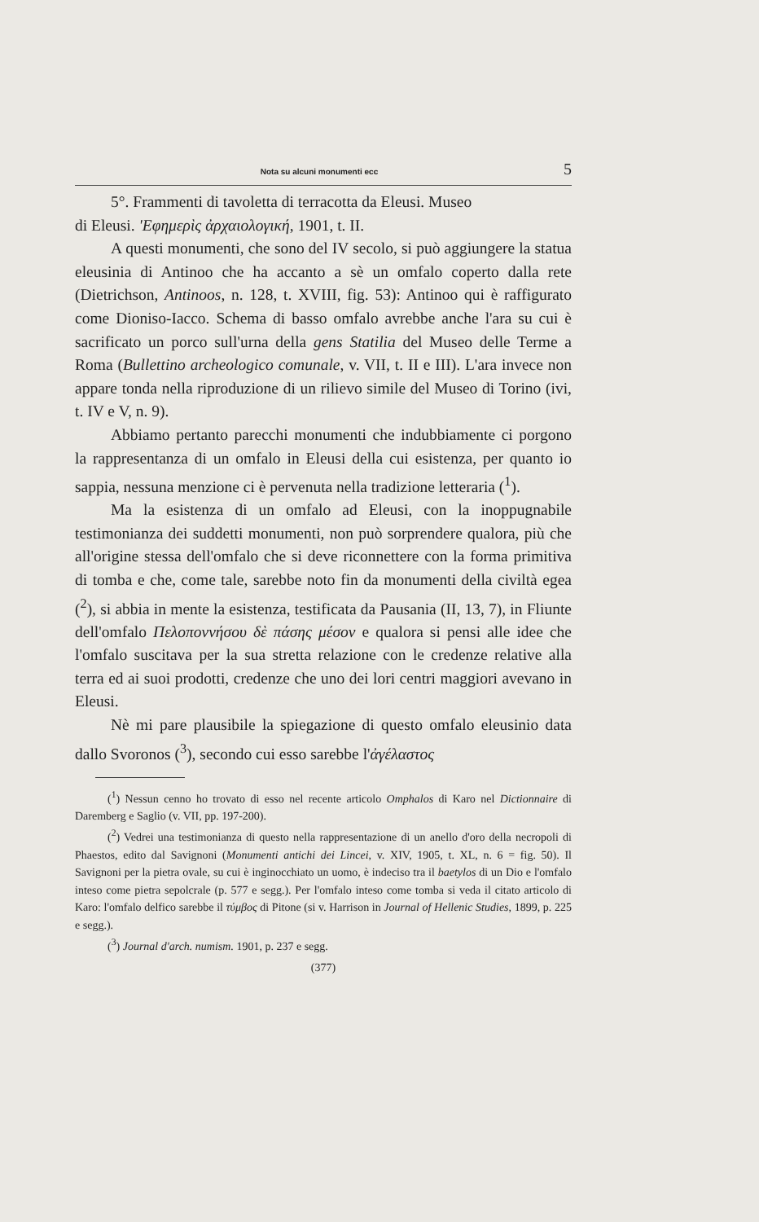Nota su alcuni monumenti ecc 5
5°. Frammenti di tavoletta di terracotta da Eleusi. Museo
di Eleusi. 'Εφημερὶς ἀρχαιολογική, 1901, t. II.
A questi monumenti, che sono del IV secolo, si può aggiungere la statua eleusinia di Antinoo che ha accanto a sè un omfalo coperto dalla rete (Dietrichson, Antinoos, n. 128, t. XVIII, fig. 53): Antinoo qui è raffigurato come Dioniso-Iacco. Schema di basso omfalo avrebbe anche l'ara su cui è sacrificato un porco sull'urna della gens Statilia del Museo delle Terme a Roma (Bullettino archeologico comunale, v. VII, t. II e III). L'ara invece non appare tonda nella riproduzione di un rilievo simile del Museo di Torino (ivi, t. IV e V, n. 9).
Abbiamo pertanto parecchi monumenti che indubbiamente ci porgono la rappresentanza di un omfalo in Eleusi della cui esistenza, per quanto io sappia, nessuna menzione ci è pervenuta nella tradizione letteraria (<sup>1</sup>).
Ma la esistenza di un omfalo ad Eleusi, con la inoppugnabile testimonianza dei suddetti monumenti, non può sorprendere qualora, più che all'origine stessa dell'omfalo che si deve riconnettere con la forma primitiva di tomba e che, come tale, sarebbe noto fin da monumenti della civiltà egea (<sup>2</sup>), si abbia in mente la esistenza, testificata da Pausania (II, 13, 7), in Fliunte dell'omfalo Πελοποννήσου δὲ πάσης μέσον e qualora si pensi alle idee che l'omfalo suscitava per la sua stretta relazione con le credenze relative alla terra ed ai suoi prodotti, credenze che uno dei lori centri maggiori avevano in Eleusi.
Nè mi pare plausibile la spiegazione di questo omfalo eleusinio data dallo Svoronos (<sup>3</sup>), secondo cui esso sarebbe l'ἀγέλαστος
(<sup>1</sup>) Nessun cenno ho trovato di esso nel recente articolo Omphalos di Karo nel Dictionnaire di Daremberg e Saglio (v. VII, pp. 197-200).
(<sup>2</sup>) Vedrei una testimonianza di questo nella rappresentazione di un anello d'oro della necropoli di Phaestos, edito dal Savignoni (Monumenti antichi dei Lincei, v. XIV, 1905, t. XL, n. 6 = fig. 50). Il Savignoni per la pietra ovale, su cui è inginocchiato un uomo, è indeciso tra il baetylos di un Dio e l'omfalo inteso come pietra sepolcrale (p. 577 e segg.). Per l'omfalo inteso come tomba si veda il citato articolo di Karo: l'omfalo delfico sarebbe il τύμβος di Pitone (si v. Harrison in Journal of Hellenic Studies, 1899, p. 225 e segg.).
(<sup>3</sup>) Journal d'arch. numism. 1901, p. 237 e segg.
(377)